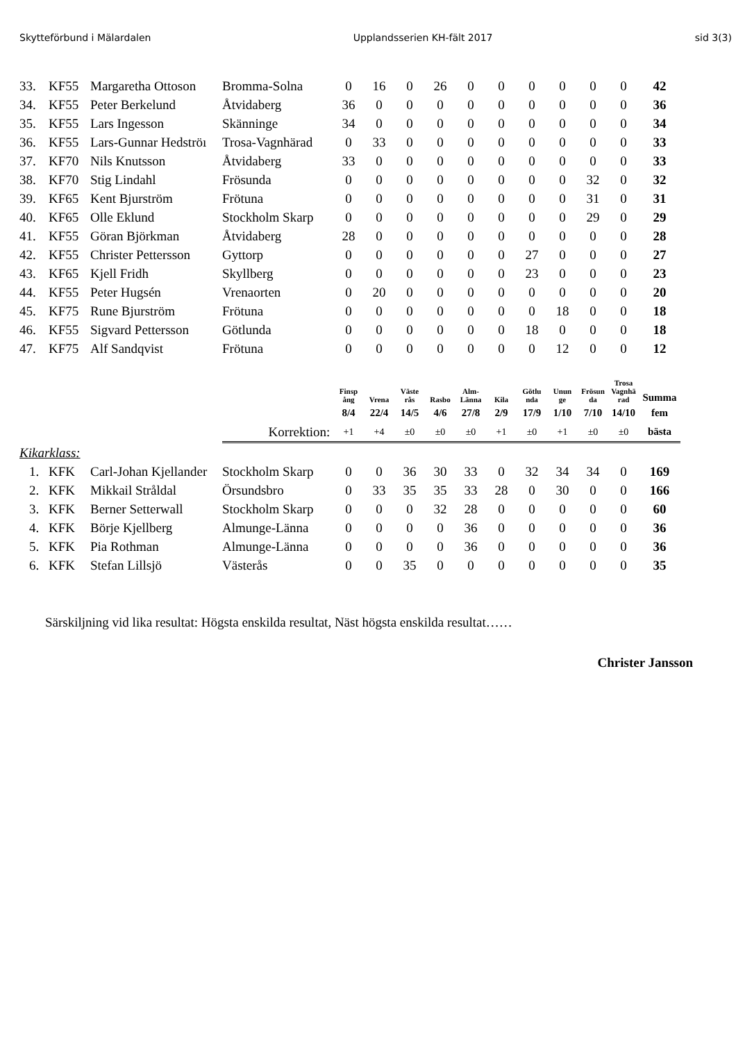Skytteförbund i Mälardalen Upplandsserien KH-fält 2017 sid 3(3)
| 33. | KF55 | Margaretha Ottoson | Bromma-Solna | 0 | 16 | 0 | 26 | 0 | 0 | 0 | 0 | 0 | 0 | 42 |
| 34. | KF55 | Peter Berkelund | Åtvidaberg | 36 | 0 | 0 | 0 | 0 | 0 | 0 | 0 | 0 | 0 | 36 |
| 35. | KF55 | Lars Ingesson | Skänninge | 34 | 0 | 0 | 0 | 0 | 0 | 0 | 0 | 0 | 0 | 34 |
| 36. | KF55 | Lars-Gunnar Hedströı | Trosa-Vagnhärad | 0 | 33 | 0 | 0 | 0 | 0 | 0 | 0 | 0 | 0 | 33 |
| 37. | KF70 | Nils Knutsson | Åtvidaberg | 33 | 0 | 0 | 0 | 0 | 0 | 0 | 0 | 0 | 0 | 33 |
| 38. | KF70 | Stig Lindahl | Frösunda | 0 | 0 | 0 | 0 | 0 | 0 | 0 | 0 | 32 | 0 | 32 |
| 39. | KF65 | Kent Bjurström | Frötuna | 0 | 0 | 0 | 0 | 0 | 0 | 0 | 0 | 31 | 0 | 31 |
| 40. | KF65 | Olle Eklund | Stockholm Skarp | 0 | 0 | 0 | 0 | 0 | 0 | 0 | 0 | 29 | 0 | 29 |
| 41. | KF55 | Göran Björkman | Åtvidaberg | 28 | 0 | 0 | 0 | 0 | 0 | 0 | 0 | 0 | 0 | 28 |
| 42. | KF55 | Christer Pettersson | Gyttorp | 0 | 0 | 0 | 0 | 0 | 0 | 27 | 0 | 0 | 0 | 27 |
| 43. | KF65 | Kjell Fridh | Skyllberg | 0 | 0 | 0 | 0 | 0 | 0 | 23 | 0 | 0 | 0 | 23 |
| 44. | KF55 | Peter Hugsén | Vrenaorten | 0 | 20 | 0 | 0 | 0 | 0 | 0 | 0 | 0 | 0 | 20 |
| 45. | KF75 | Rune Bjurström | Frötuna | 0 | 0 | 0 | 0 | 0 | 0 | 0 | 18 | 0 | 0 | 18 |
| 46. | KF55 | Sigvard Pettersson | Götlunda | 0 | 0 | 0 | 0 | 0 | 0 | 18 | 0 | 0 | 0 | 18 |
| 47. | KF75 | Alf Sandqvist | Frötuna | 0 | 0 | 0 | 0 | 0 | 0 | 0 | 12 | 0 | 0 | 12 |
| | | | | Finsp ång | Vrena | Väste rås | Rasbo | Alm- Länna | Kila | Götlu nda | Unun ge | Frösun da | Trosa Vagnhä rad | Summa |
| | | | | 8/4 | 22/4 | 14/5 | 4/6 | 27/8 | 2/9 | 17/9 | 1/10 | 7/10 | 14/10 | fem |
| | | | Korrektion: | +1 | +4 | ±0 | ±0 | ±0 | +1 | ±0 | +1 | ±0 | ±0 | bästa |
| Kikarklass: | | | | | | | | | | | | | | |
| 1. | KFK | Carl-Johan Kjellander | Stockholm Skarp | 0 | 0 | 36 | 30 | 33 | 0 | 32 | 34 | 34 | 0 | 169 |
| 2. | KFK | Mikkail Stråldal | Örsundsbro | 0 | 33 | 35 | 35 | 33 | 28 | 0 | 30 | 0 | 0 | 166 |
| 3. | KFK | Berner Setterwall | Stockholm Skarp | 0 | 0 | 0 | 32 | 28 | 0 | 0 | 0 | 0 | 0 | 60 |
| 4. | KFK | Börje Kjellberg | Almunge-Länna | 0 | 0 | 0 | 0 | 36 | 0 | 0 | 0 | 0 | 0 | 36 |
| 5. | KFK | Pia Rothman | Almunge-Länna | 0 | 0 | 0 | 0 | 36 | 0 | 0 | 0 | 0 | 0 | 36 |
| 6. | KFK | Stefan Lillsjö | Västerås | 0 | 0 | 35 | 0 | 0 | 0 | 0 | 0 | 0 | 0 | 35 |
Särskiljning vid lika resultat: Högsta enskilda resultat, Näst högsta enskilda resultat……
Christer Jansson